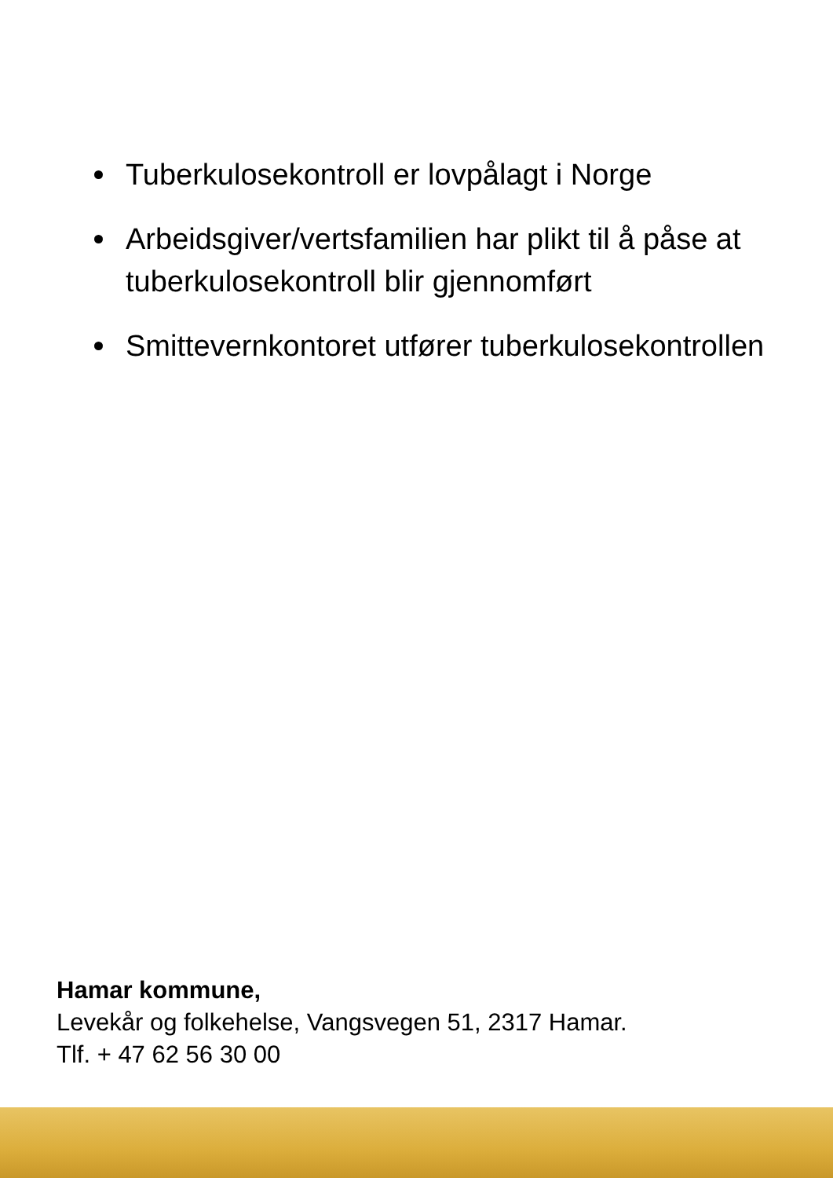Tuberkulosekontroll er lovpålagt i Norge
Arbeidsgiver/vertsfamilien har plikt til å påse at tuberkulosekontroll blir gjennomført
Smittevernkontoret utfører tuberkulosekontrollen
Hamar kommune,
Levekår og folkehelse, Vangsvegen 51, 2317 Hamar.
Tlf. + 47 62 56 30 00